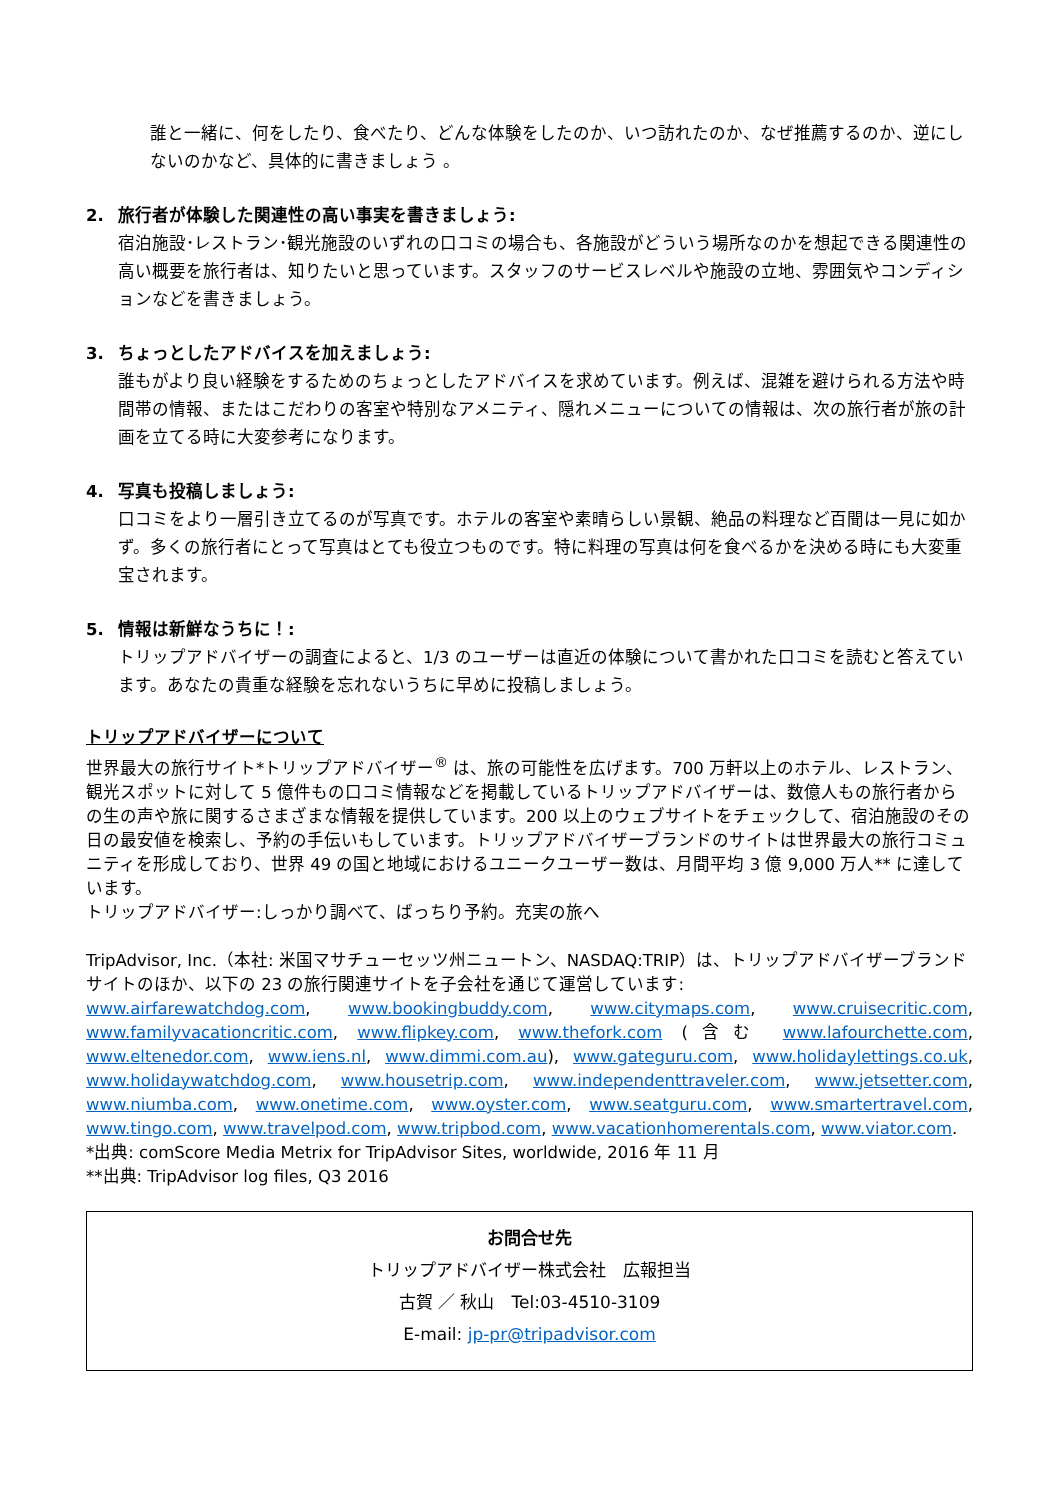誰と一緒に、何をしたり、食べたり、どんな体験をしたのか、いつ訪れたのか、なぜ推薦するのか、逆にしないのかなど、具体的に書きましょう 。
2. 旅行者が体験した関連性の高い事実を書きましょう:
宿泊施設･レストラン･観光施設のいずれの口コミの場合も、各施設がどういう場所なのかを想起できる関連性の高い概要を旅行者は、知りたいと思っています。スタッフのサービスレベルや施設の立地、雰囲気やコンディションなどを書きましょう。
3. ちょっとしたアドバイスを加えましょう:
誰もがより良い経験をするためのちょっとしたアドバイスを求めています。例えば、混雑を避けられる方法や時間帯の情報、またはこだわりの客室や特別なアメニティ、隠れメニューについての情報は、次の旅行者が旅の計画を立てる時に大変参考になります。
4. 写真も投稿しましょう:
口コミをより一層引き立てるのが写真です。ホテルの客室や素晴らしい景観、絶品の料理など百聞は一見に如かず。多くの旅行者にとって写真はとても役立つものです。特に料理の写真は何を食べるかを決める時にも大変重宝されます。
5. 情報は新鮮なうちに！:
トリップアドバイザーの調査によると、1/3 のユーザーは直近の体験について書かれた口コミを読むと答えています。あなたの貴重な経験を忘れないうちに早めに投稿しましょう。
トリップアドバイザーについて
世界最大の旅行サイト*トリップアドバイザー<sup>®</sup> は、旅の可能性を広げます。700 万軒以上のホテル、レストラン、観光スポットに対して 5 億件もの口コミ情報などを掲載しているトリップアドバイザーは、数億人もの旅行者からの生の声や旅に関するさまざまな情報を提供しています。200 以上のウェブサイトをチェックして、宿泊施設のその日の最安値を検索し、予約の手伝いもしています。トリップアドバイザーブランドのサイトは世界最大の旅行コミュニティを形成しており、世界 49 の国と地域におけるユニークユーザー数は、月間平均 3 億 9,000 万人** に達しています。
トリップアドバイザー:しっかり調べて、ばっちり予約。充実の旅へ
TripAdvisor, Inc.（本社: 米国マサチューセッツ州ニュートン、NASDAQ:TRIP）は、トリップアドバイザーブランドサイトのほか、以下の 23 の旅行関連サイトを子会社を通じて運営しています:
www.airfarewatchdog.com, www.bookingbuddy.com, www.citymaps.com, www.cruisecritic.com, www.familyvacationcritic.com, www.flipkey.com, www.thefork.com (含む www.lafourchette.com, www.eltenedor.com, www.iens.nl, www.dimmi.com.au), www.gateguru.com, www.holidaylettings.co.uk, www.holidaywatchdog.com, www.housetrip.com, www.independenttraveler.com, www.jetsetter.com, www.niumba.com, www.onetime.com, www.oyster.com, www.seatguru.com, www.smartertravel.com, www.tingo.com, www.travelpod.com, www.tripbod.com, www.vacationhomerentals.com, www.viator.com.
*出典: comScore Media Metrix for TripAdvisor Sites, worldwide, 2016 年 11 月
**出典: TripAdvisor log files, Q3 2016
お問合せ先
トリップアドバイザー株式会社　広報担当
古賀 ／ 秋山　Tel:03-4510-3109
E-mail: jp-pr@tripadvisor.com